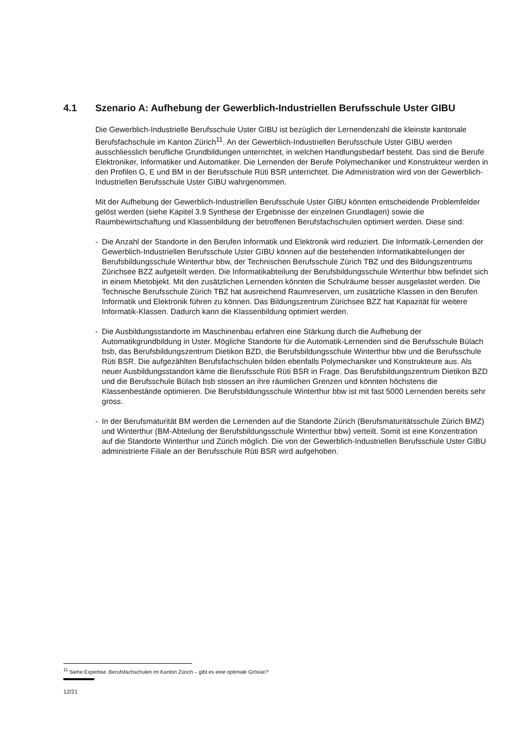4.1 Szenario A: Aufhebung der Gewerblich-Industriellen Berufsschule Uster GIBU
Die Gewerblich-Industrielle Berufsschule Uster GIBU ist bezüglich der Lernendenzahl die kleinste kantonale Berufsfachschule im Kanton Zürich<sup>11</sup>. An der Gewerblich-Industriellen Berufsschule Uster GIBU werden ausschliesslich berufliche Grundbildungen unterrichtet, in welchen Handlungsbedarf besteht. Das sind die Berufe Elektroniker, Informatiker und Automatiker. Die Lernenden der Berufe Polymechaniker und Konstrukteur werden in den Profilen G, E und BM in der Berufsschule Rüti BSR unterrichtet. Die Administration wird von der Gewerblich-Industriellen Berufsschule Uster GIBU wahrgenommen.
Mit der Aufhebung der Gewerblich-Industriellen Berufsschule Uster GIBU könnten entscheidende Problemfelder gelöst werden (siehe Kapitel 3.9 Synthese der Ergebnisse der einzelnen Grundlagen) sowie die Raumbewirtschaftung und Klassenbildung der betroffenen Berufsfachschulen optimiert werden. Diese sind:
- Die Anzahl der Standorte in den Berufen Informatik und Elektronik wird reduziert. Die Informatik-Lernenden der Gewerblich-Industriellen Berufsschule Uster GIBU können auf die bestehenden Informatikabteilungen der Berufsbildungsschule Winterthur bbw, der Technischen Berufsschule Zürich TBZ und des Bildungszentrums Zürichsee BZZ aufgeteilt werden. Die Informatikabteilung der Berufsbildungsschule Winterthur bbw befindet sich in einem Mietobjekt. Mit den zusätzlichen Lernenden könnten die Schulräume besser ausgelastet werden. Die Technische Berufsschule Zürich TBZ hat ausreichend Raumreserven, um zusätzliche Klassen in den Berufen Informatik und Elektronik führen zu können. Das Bildungszentrum Zürichsee BZZ hat Kapazität für weitere Informatik-Klassen. Dadurch kann die Klassenbildung optimiert werden.
- Die Ausbildungsstandorte im Maschinenbau erfahren eine Stärkung durch die Aufhebung der Automatikgrundbildung in Uster. Mögliche Standorte für die Automatik-Lernenden sind die Berufsschule Bülach bsb, das Berufsbildungszentrum Dietikon BZD, die Berufsbildungsschule Winterthur bbw und die Berufsschule Rüti BSR. Die aufgezählten Berufsfachschulen bilden ebenfalls Polymechaniker und Konstrukteure aus. Als neuer Ausbildungsstandort käme die Berufsschule Rüti BSR in Frage. Das Berufsbildungszentrum Dietikon BZD und die Berufsschule Bülach bsb stossen an ihre räumlichen Grenzen und könnten höchstens die Klassenbestände optimieren. Die Berufsbildungsschule Winterthur bbw ist mit fast 5000 Lernenden bereits sehr gross.
- In der Berufsmaturität BM werden die Lernenden auf die Standorte Zürich (Berufsmaturitätsschule Zürich BMZ) und Winterthur (BM-Abteilung der Berufsbildungsschule Winterthur bbw) verteilt. Somit ist eine Konzentration auf die Standorte Winterthur und Zürich möglich. Die von der Gewerblich-Industriellen Berufsschule Uster GIBU administrierte Filiale an der Berufsschule Rüti BSR wird aufgehoben.
<sup>11</sup> Siehe Expertise ‚Berufsfachschulen im Kanton Zürich – gibt es eine optimale Grösse?’
12/21